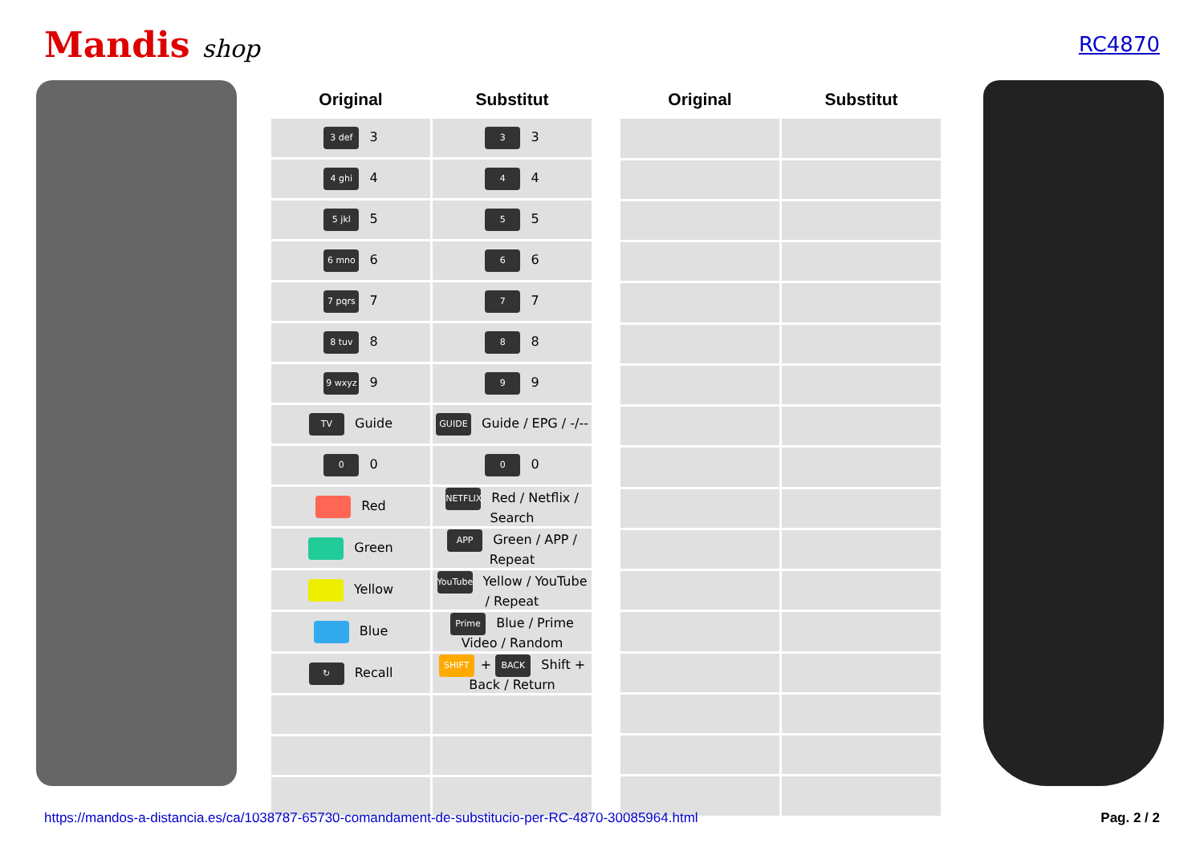Mandis shop
RC4870
| Original | Substitut |
| --- | --- |
| 3 def 3 | 3 3 |
| 4 ghi 4 | 4 4 |
| 5 jkl 5 | 5 5 |
| 6 mno 6 | 6 6 |
| 7 pqrs 7 | 7 7 |
| 8 tuv 8 | 8 8 |
| 9 wxyz 9 | 9 9 |
| TV Guide | GUIDE Guide / EPG / -/-- |
| 0 0 | 0 0 |
| Red | NETFLIX Red / Netflix / Search |
| Green | APP Green / APP / Repeat |
| Yellow | YouTube Yellow / YouTube / Repeat |
| Blue | Prime Blue / Prime Video / Random |
| ↻ Recall | SHIFT + BACK Shift + Back / Return |
| Original | Substitut |
| --- | --- |
https://mandos-a-distancia.es/ca/1038787-65730-comandament-de-substitucio-per-RC-4870-30085964.html Pag. 2 / 2